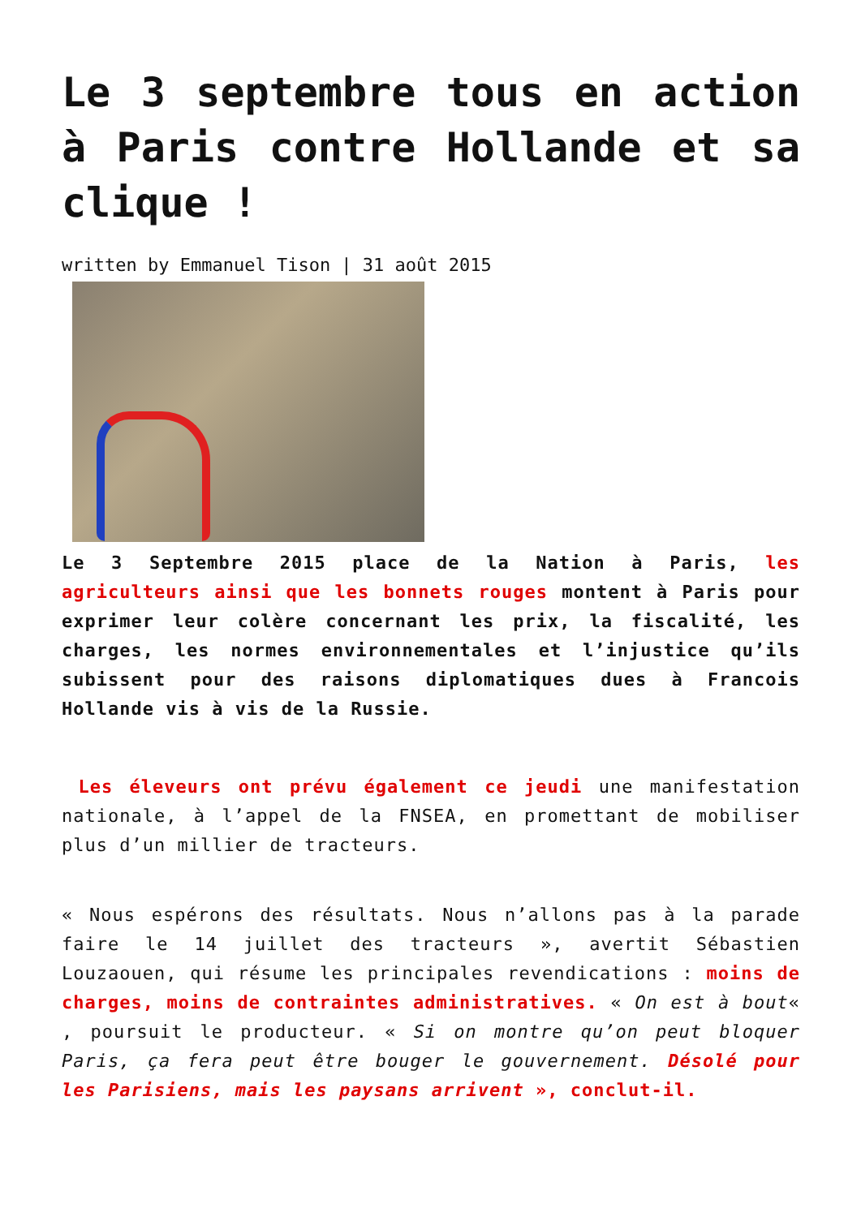Le 3 septembre tous en action à Paris contre Hollande et sa clique !
written by Emmanuel Tison | 31 août 2015
Le 3 Septembre 2015 place de la Nation à Paris, les agriculteurs ainsi que les bonnets rouges montent à Paris pour exprimer leur colère concernant les prix, la fiscalité, les charges, les normes environnementales et l’injustice qu’ils subissent pour des raisons diplomatiques dues à Francois Hollande vis à vis de la Russie.
Les éleveurs ont prévu également ce jeudi une manifestation nationale, à l’appel de la FNSEA, en promettant de mobiliser plus d’un millier de tracteurs.
« Nous espérons des résultats. Nous n’allons pas à la parade faire le 14 juillet des tracteurs », avertit Sébastien Louzaouen, qui résume les principales revendications : moins de charges, moins de contraintes administratives. « On est à bout« , poursuit le producteur. « Si on montre qu’on peut bloquer Paris, ça fera peut être bouger le gouvernement. Désolé pour les Parisiens, mais les paysans arrivent », conclut-il.